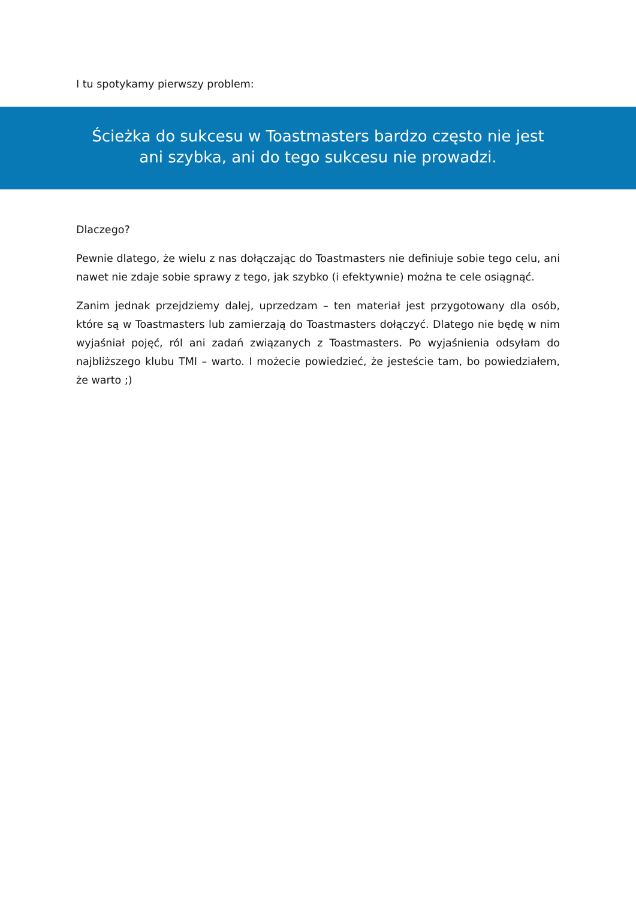I tu spotykamy pierwszy problem:
Ścieżka do sukcesu w Toastmasters bardzo często nie jest ani szybka, ani do tego sukcesu nie prowadzi.
Dlaczego?
Pewnie dlatego, że wielu z nas dołączając do Toastmasters nie definiuje sobie tego celu, ani nawet nie zdaje sobie sprawy z tego, jak szybko (i efektywnie) można te cele osiągnąć.
Zanim jednak przejdziemy dalej, uprzedzam – ten materiał jest przygotowany dla osób, które są w Toastmasters lub zamierzają do Toastmasters dołączyć. Dlatego nie będę w nim wyjaśniał pojęć, ról ani zadań związanych z Toastmasters. Po wyjaśnienia odsyłam do najbliższego klubu TMI – warto. I możecie powiedzieć, że jesteście tam, bo powiedziałem, że warto ;)